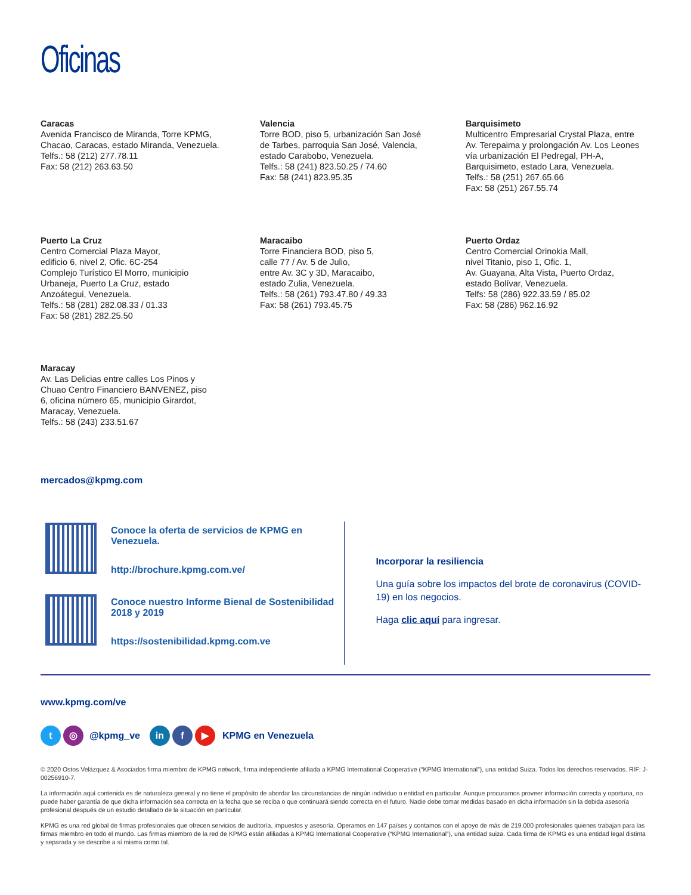Oficinas
Caracas
Avenida Francisco de Miranda, Torre KPMG,
Chacao, Caracas, estado Miranda, Venezuela.
Telfs.: 58 (212) 277.78.11
Fax: 58 (212) 263.63.50
Valencia
Torre BOD, piso 5, urbanización San José
de Tarbes, parroquia San José, Valencia,
estado Carabobo, Venezuela.
Telfs.: 58 (241) 823.50.25 / 74.60
Fax: 58 (241) 823.95.35
Barquisimeto
Multicentro Empresarial Crystal Plaza, entre
Av. Terepaima y prolongación Av. Los Leones
vía urbanización El Pedregal, PH-A,
Barquisimeto, estado Lara, Venezuela.
Telfs.: 58 (251) 267.65.66
Fax: 58 (251) 267.55.74
Puerto La Cruz
Centro Comercial Plaza Mayor,
edificio 6, nivel 2, Ofic. 6C-254
Complejo Turístico El Morro, municipio
Urbaneja, Puerto La Cruz, estado
Anzoátegui, Venezuela.
Telfs.: 58 (281) 282.08.33 / 01.33
Fax: 58 (281) 282.25.50
Maracaibo
Torre Financiera BOD, piso 5,
calle 77 / Av. 5 de Julio,
entre Av. 3C y 3D, Maracaibo,
estado Zulia, Venezuela.
Telfs.: 58 (261) 793.47.80 / 49.33
Fax: 58 (261) 793.45.75
Puerto Ordaz
Centro Comercial Orinokia Mall,
nivel Titanio, piso 1, Ofic. 1,
Av. Guayana, Alta Vista, Puerto Ordaz,
estado Bolívar, Venezuela.
Telfs: 58 (286) 922.33.59 / 85.02
Fax: 58 (286) 962.16.92
Maracay
Av. Las Delicias entre calles Los Pinos y
Chuao Centro Financiero BANVENEZ, piso
6, oficina número 65, municipio Girardot,
Maracay, Venezuela.
Telfs.: 58 (243) 233.51.67
mercados@kpmg.com
Conoce la oferta de servicios de KPMG en Venezuela.
http://brochure.kpmg.com.ve/
Conoce nuestro Informe Bienal de Sostenibilidad 2018 y 2019
https://sostenibilidad.kpmg.com.ve
Incorporar la resiliencia
Una guía sobre los impactos del brote de coronavirus (COVID-19) en los negocios.
Haga clic aquí para ingresar.
www.kpmg.com/ve
t ◎ @kpmg_ve in f ▶ KPMG en Venezuela
© 2020 Ostos Velázquez & Asociados firma miembro de KPMG network, firma independiente afiliada a KPMG International Cooperative (“KPMG International”), una entidad Suiza. Todos los derechos reservados. RIF: J-00256910-7.
La información aquí contenida es de naturaleza general y no tiene el propósito de abordar las circunstancias de ningún individuo o entidad en particular. Aunque procuramos proveer información correcta y oportuna, no puede haber garantía de que dicha información sea correcta en la fecha que se reciba o que continuará siendo correcta en el futuro. Nadie debe tomar medidas basado en dicha información sin la debida asesoría profesional después de un estudio detallado de la situación en particular.
KPMG es una red global de firmas profesionales que ofrecen servicios de auditoría, impuestos y asesoría. Operamos en 147 países y contamos con el apoyo de más de 219.000 profesionales quienes trabajan para las firmas miembro en todo el mundo. Las firmas miembro de la red de KPMG están afiliadas a KPMG International Cooperative (“KPMG International”), una entidad suiza. Cada firma de KPMG es una entidad legal distinta y separada y se describe a sí misma como tal.